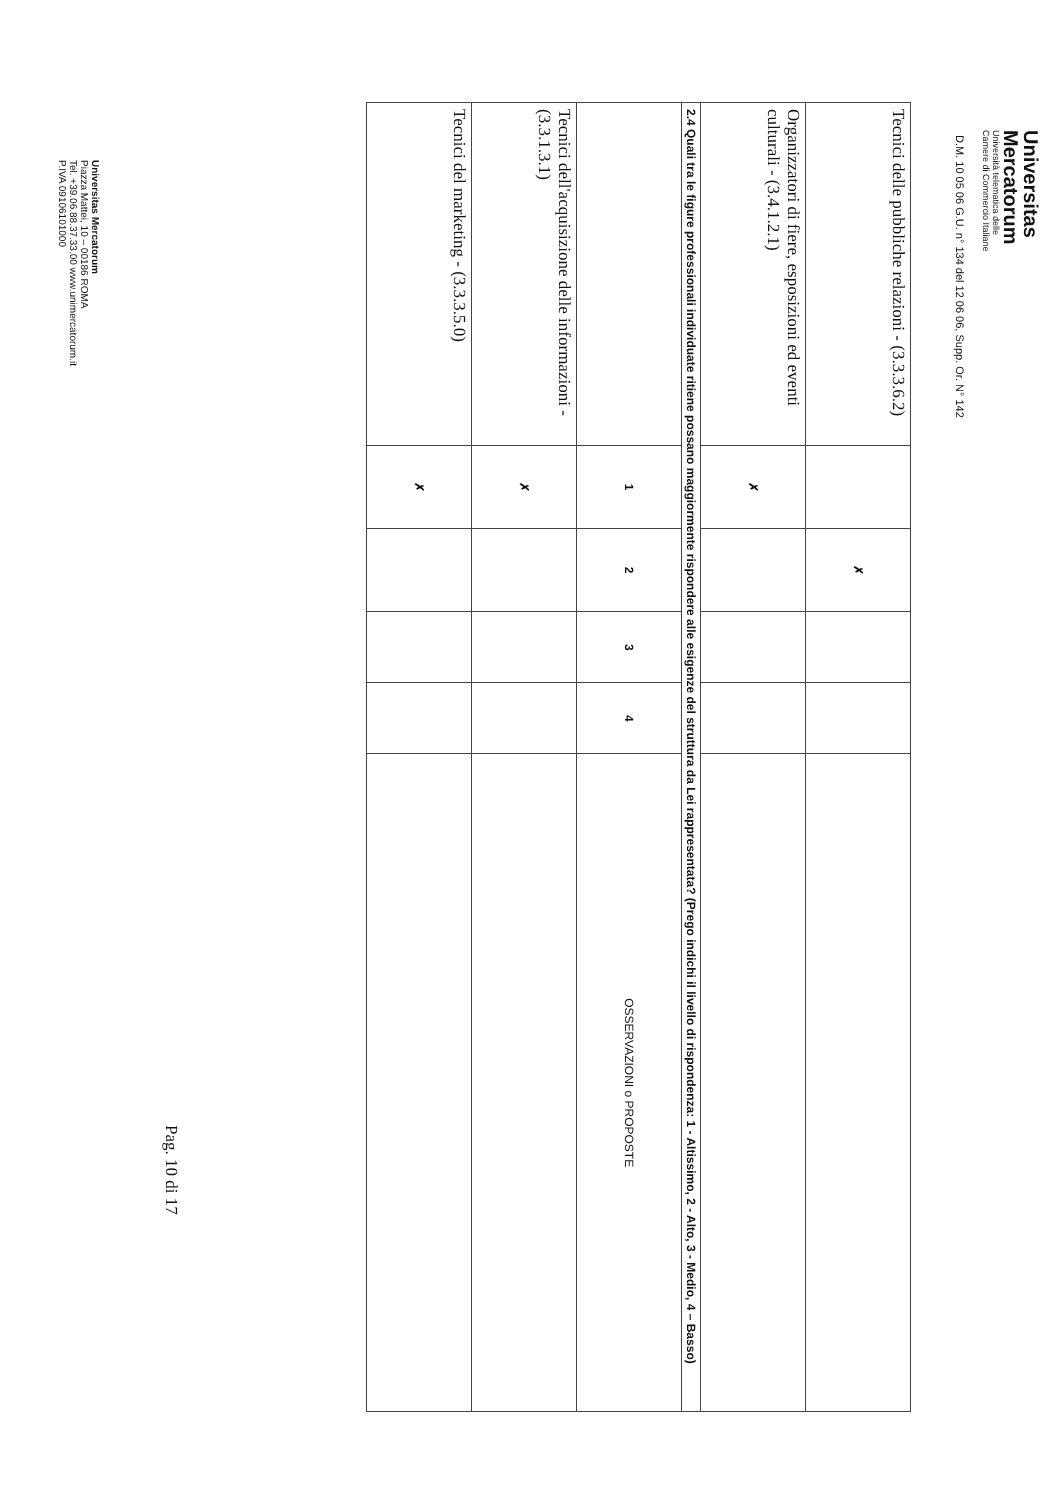Universitas
Mercatorum
Università telematica delle
Camere di Commercio Italiane
D.M. 10 05 06 G.U. n° 134 del 12 06 06, Supp. Or. N° 142
| Tecnici delle pubbliche relazioni - (3.3.3.6.2) | | ✗ | | | |
| Organizzatori di fiere, esposizioni ed eventi culturali - (3.4.1.2.1) | ✗ | | | | |
| 2.4 Quali tra le figure professionali individuate ritiene possano maggiormente rispondere alle esigenze del struttura da Lei rappresentata? (Prego indichi il livello di rispondenza: 1 - Altissimo, 2 - Alto, 3 - Medio, 4 – Basso) | | | | | |
| | 1 | 2 | 3 | 4 | OSSERVAZIONI o PROPOSTE |
| Tecnici dell'acquisizione delle informazioni - (3.3.1.3.1) | ✗ | | | | |
| Tecnici del marketing - (3.3.3.5.0) | ✗ | | | | |
Universitas Mercatorum
Piazza Mattei, 10 – 00186 ROMA
Tel. +39.06.88.37.33.00 www.unimercatorum.it
P.IVA 09106101000
Pag. 10 di 17